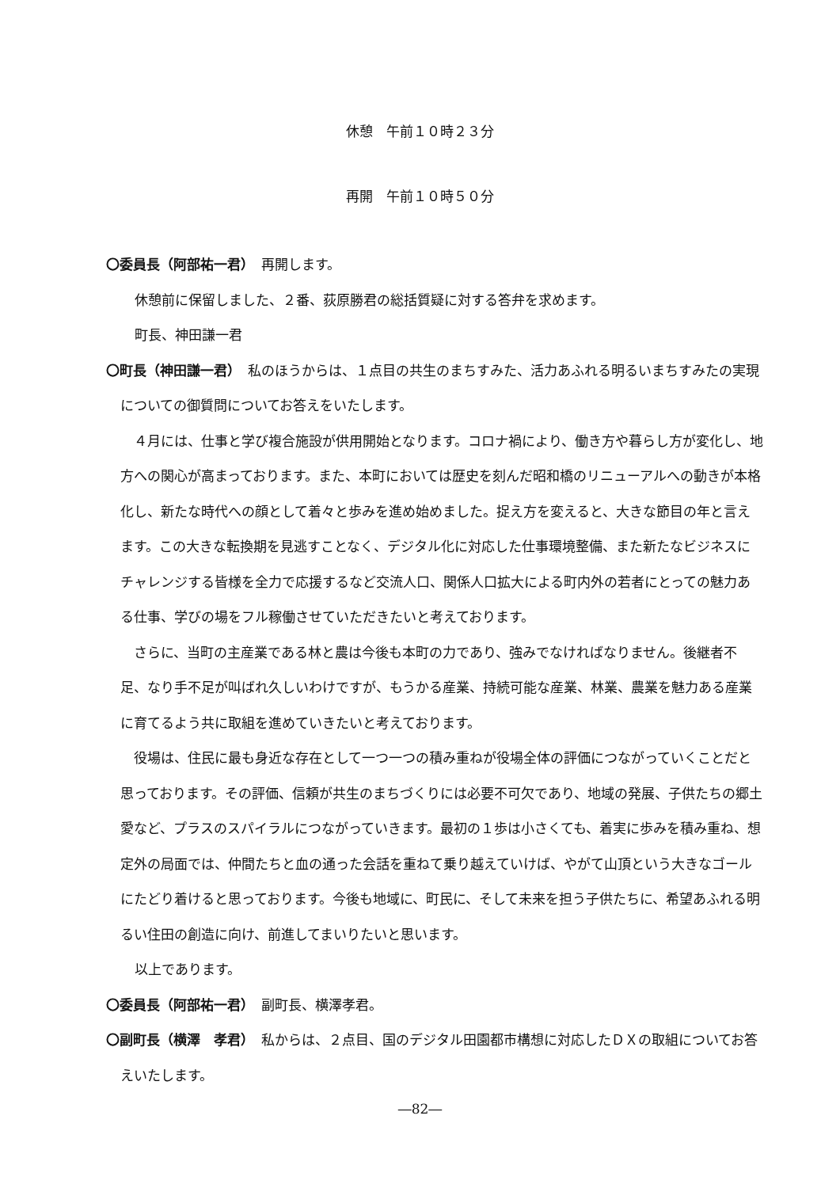休憩　午前１０時２３分
再開　午前１０時５０分
〇委員長（阿部祐一君）　再開します。
休憩前に保留しました、２番、荻原勝君の総括質疑に対する答弁を求めます。
町長、神田謙一君
〇町長（神田謙一君）　私のほうからは、１点目の共生のまちすみた、活力あふれる明るいまちすみたの実現についての御質問についてお答えをいたします。
　４月には、仕事と学び複合施設が供用開始となります。コロナ禍により、働き方や暮らし方が変化し、地方への関心が高まっております。また、本町においては歴史を刻んだ昭和橋のリニューアルへの動きが本格化し、新たな時代への顔として着々と歩みを進め始めました。捉え方を変えると、大きな節目の年と言えます。この大きな転換期を見逃すことなく、デジタル化に対応した仕事環境整備、また新たなビジネスにチャレンジする皆様を全力で応援するなど交流人口、関係人口拡大による町内外の若者にとっての魅力ある仕事、学びの場をフル稼働させていただきたいと考えております。
　さらに、当町の主産業である林と農は今後も本町の力であり、強みでなければなりません。後継者不足、なり手不足が叫ばれ久しいわけですが、もうかる産業、持続可能な産業、林業、農業を魅力ある産業に育てるよう共に取組を進めていきたいと考えております。
　役場は、住民に最も身近な存在として一つ一つの積み重ねが役場全体の評価につながっていくことだと思っております。その評価、信頼が共生のまちづくりには必要不可欠であり、地域の発展、子供たちの郷土愛など、プラスのスパイラルにつながっていきます。最初の１歩は小さくても、着実に歩みを積み重ね、想定外の局面では、仲間たちと血の通った会話を重ねて乗り越えていけば、やがて山頂という大きなゴールにたどり着けると思っております。今後も地域に、町民に、そして未来を担う子供たちに、希望あふれる明るい住田の創造に向け、前進してまいりたいと思います。
以上であります。
〇委員長（阿部祐一君）　副町長、横澤孝君。
〇副町長（横澤　孝君）　私からは、２点目、国のデジタル田園都市構想に対応したＤＸの取組についてお答えいたします。
―82―